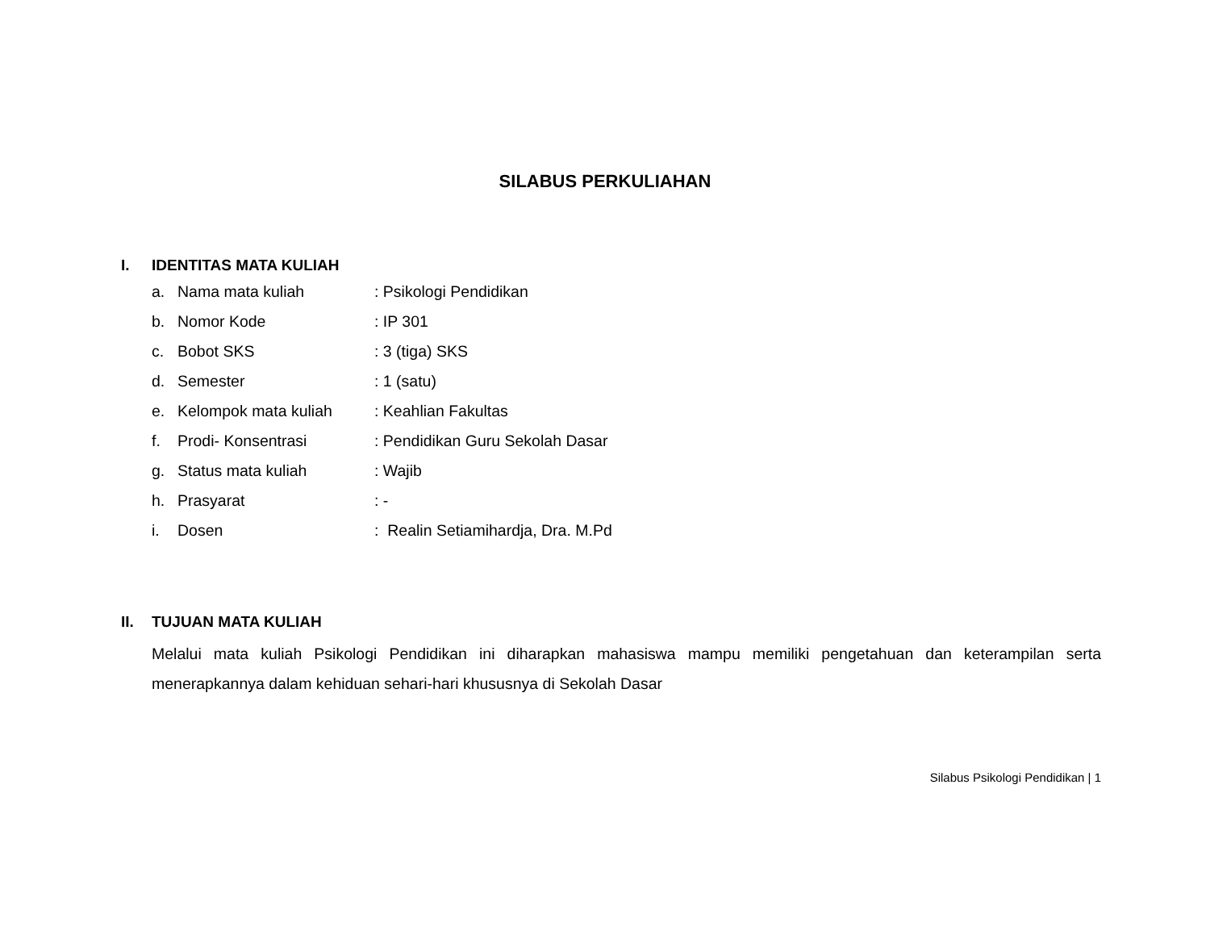SILABUS PERKULIAHAN
I. IDENTITAS MATA KULIAH
a. Nama mata kuliah : Psikologi Pendidikan
b. Nomor Kode : IP 301
c. Bobot SKS : 3 (tiga) SKS
d. Semester : 1 (satu)
e. Kelompok mata kuliah : Keahlian Fakultas
f. Prodi- Konsentrasi : Pendidikan Guru Sekolah Dasar
g. Status mata kuliah : Wajib
h. Prasyarat : -
i. Dosen : Realin Setiamihardja, Dra. M.Pd
II. TUJUAN MATA KULIAH
Melalui mata kuliah Psikologi Pendidikan ini diharapkan mahasiswa mampu memiliki pengetahuan dan keterampilan serta menerapkannya dalam kehiduan sehari-hari khususnya di Sekolah Dasar
Silabus Psikologi Pendidikan | 1